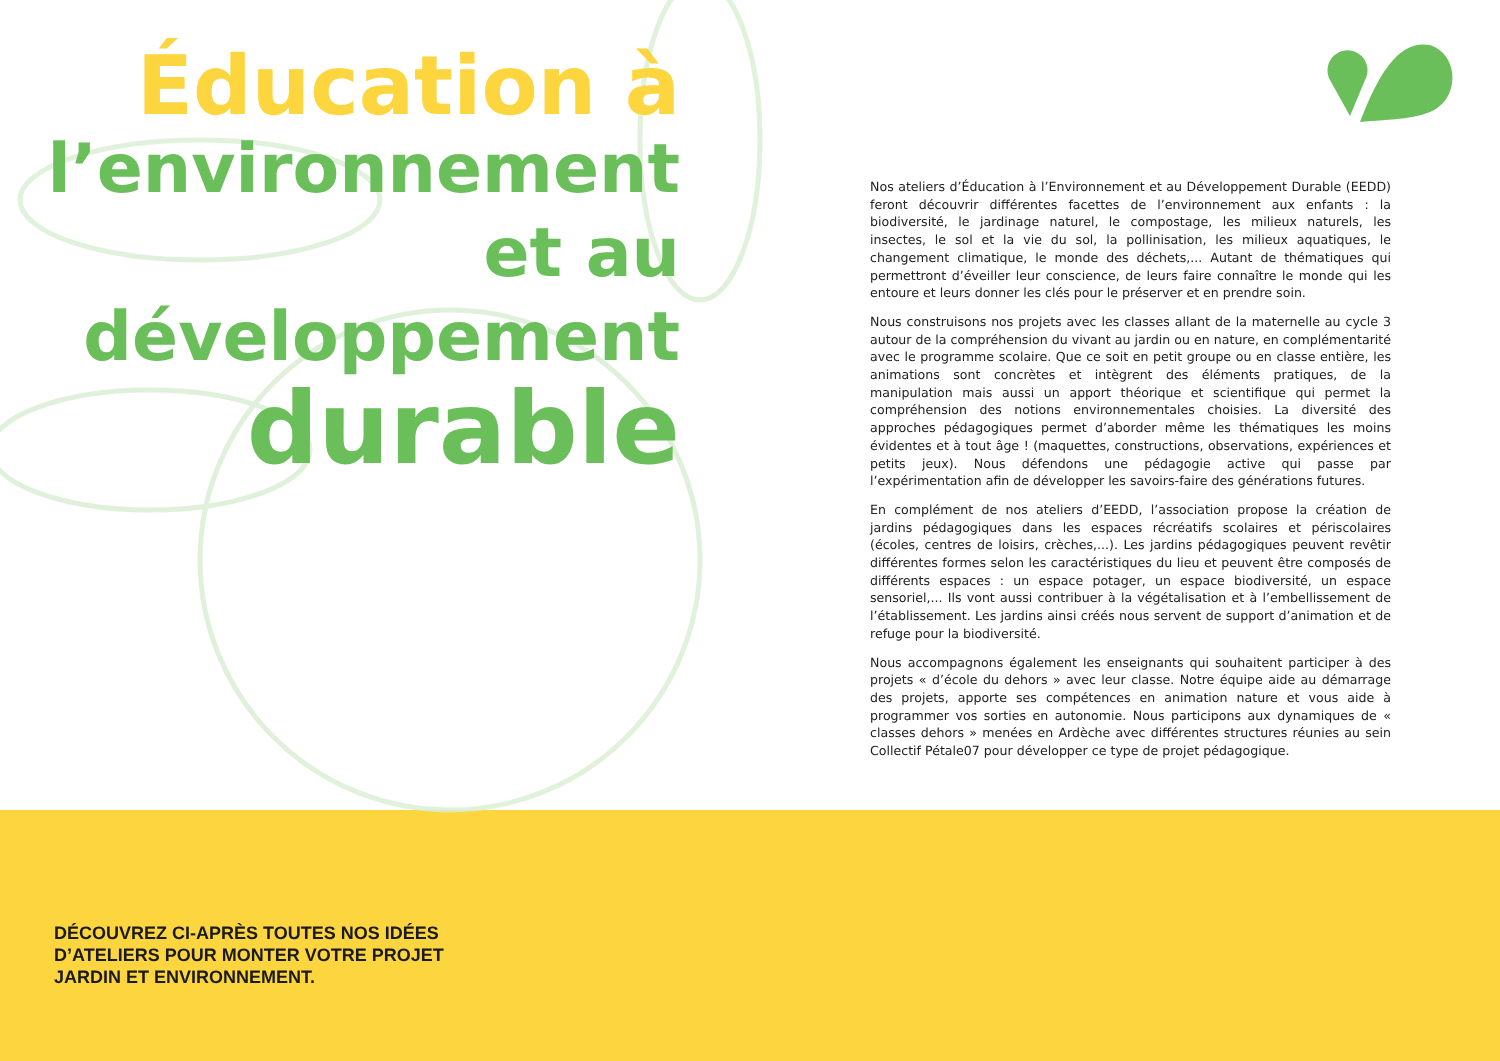Éducation à
l’environnement et au développement
durable
Nos ateliers d’Éducation à l’Environnement et au Développement Durable (EEDD) feront découvrir différentes facettes de l’environnement aux enfants : la biodiversité, le jardinage naturel, le compostage, les milieux naturels, les insectes, le sol et la vie du sol, la pollinisation, les milieux aquatiques, le changement climatique, le monde des déchets,... Autant de thématiques qui permettront d’éveiller leur conscience, de leurs faire connaître le monde qui les entoure et leurs donner les clés pour le préserver et en prendre soin.
Nous construisons nos projets avec les classes allant de la maternelle au cycle 3 autour de la compréhension du vivant au jardin ou en nature, en complémentarité avec le programme scolaire. Que ce soit en petit groupe ou en classe entière, les animations sont concrètes et intègrent des éléments pratiques, de la manipulation mais aussi un apport théorique et scientifique qui permet la compréhension des notions environnementales choisies. La diversité des approches pédagogiques permet d’aborder même les thématiques les moins évidentes et à tout âge ! (maquettes, constructions, observations, expériences et petits jeux). Nous défendons une pédagogie active qui passe par l’expérimentation afin de développer les savoirs-faire des générations futures.
En complément de nos ateliers d’EEDD, l’association propose la création de jardins pédagogiques dans les espaces récréatifs scolaires et périscolaires (écoles, centres de loisirs, crèches,...). Les jardins pédagogiques peuvent revêtir différentes formes selon les caractéristiques du lieu et peuvent être composés de différents espaces : un espace potager, un espace biodiversité, un espace sensoriel,... Ils vont aussi contribuer à la végétalisation et à l’embellissement de l’établissement. Les jardins ainsi créés nous servent de support d’animation et de refuge pour la biodiversité.
Nous accompagnons également les enseignants qui souhaitent participer à des projets « d’école du dehors » avec leur classe. Notre équipe aide au démarrage des projets, apporte ses compétences en animation nature et vous aide à programmer vos sorties en autonomie. Nous participons aux dynamiques de « classes dehors » menées en Ardèche avec différentes structures réunies au sein Collectif Pétale07 pour développer ce type de projet pédagogique.
DÉCOUVREZ CI-APRÈS TOUTES NOS IDÉES
D’ATELIERS POUR MONTER VOTRE PROJET
JARDIN ET ENVIRONNEMENT.